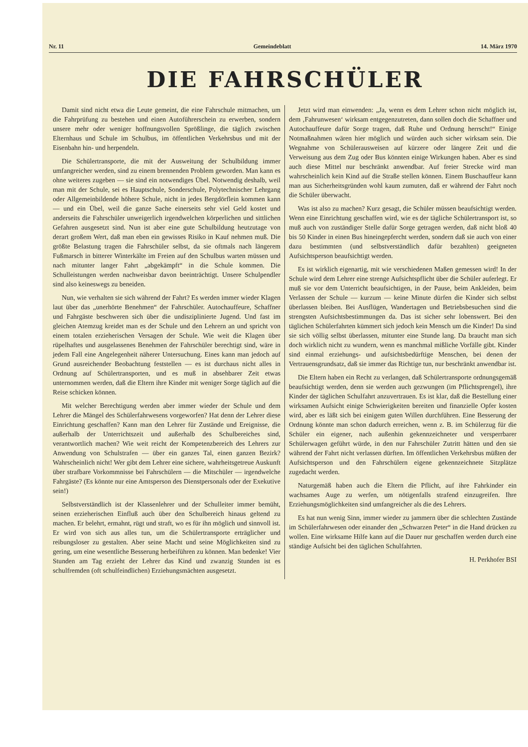Nr. 11 Gemeindeblatt 14. März 1970
DIE FAHRSCHÜLER
Damit sind nicht etwa die Leute gemeint, die eine Fahrschule mitmachen, um die Fahrprüfung zu bestehen und einen Autoführerschein zu erwerben, sondern unsere mehr oder weniger hoffnungsvollen Sprößlinge, die täglich zwischen Elternhaus und Schule im Schulbus, im öffentlichen Verkehrsbus und mit der Eisenbahn hin- und herpendeln.
Die Schülertransporte, die mit der Ausweitung der Schulbildung immer umfangreicher werden, sind zu einem brennenden Problem geworden. Man kann es ohne weiteres zugeben — sie sind ein notwendiges Übel. Notwendig deshalb, weil man mit der Schule, sei es Hauptschule, Sonderschule, Polytechnischer Lehrgang oder Allgemeinbildende höhere Schule, nicht in jedes Bergdörflein kommen kann — und ein Übel, weil die ganze Sache einerseits sehr viel Geld kostet und anderseits die Fahrschüler unweigerlich irgendwelchen körperlichen und sittlichen Gefahren ausgesetzt sind. Nun ist aber eine gute Schulbildung heutzutage von derart großem Wert, daß man eben ein gewisses Risiko in Kauf nehmen muß. Die größte Belastung tragen die Fahrschüler selbst, da sie oftmals nach längerem Fußmarsch in bitterer Winterkälte im Freien auf den Schulbus warten müssen und nach mitunter langer Fahrt „abgekämpft“ in die Schule kommen. Die Schulleistungen werden nachweisbar davon beeinträchtigt. Unsere Schulpendler sind also keineswegs zu beneiden.
Nun, wie verhalten sie sich während der Fahrt? Es werden immer wieder Klagen laut über das „unerhörte Benehmen“ der Fahrschüler. Autochauffeure, Schaffner und Fahrgäste beschweren sich über die undisziplinierte Jugend. Und fast im gleichen Atemzug kreidet man es der Schule und den Lehrern an und spricht von einem totalen erzieherischen Versagen der Schule. Wie weit die Klagen über rüpelhaftes und ausgelassenes Benehmen der Fahrschüler berechtigt sind, wäre in jedem Fall eine Angelegenheit näherer Untersuchung. Eines kann man jedoch auf Grund ausreichender Beobachtung feststellen — es ist durchaus nicht alles in Ordnung auf Schülertransporten, und es muß in absehbarer Zeit etwas unternommen werden, daß die Eltern ihre Kinder mit weniger Sorge täglich auf die Reise schicken können.
Mit welcher Berechtigung werden aber immer wieder der Schule und dem Lehrer die Mängel des Schülerfahrwesens vorgeworfen? Hat denn der Lehrer diese Einrichtung geschaffen? Kann man den Lehrer für Zustände und Ereignisse, die außerhalb der Unterrichtszeit und außerhalb des Schulbereiches sind, verantwortlich machen? Wie weit reicht der Kompetenzbereich des Lehrers zur Anwendung von Schulstrafen — über ein ganzes Tal, einen ganzen Bezirk? Wahrscheinlich nicht! Wer gibt dem Lehrer eine sichere, wahrheitsgetreue Auskunft über strafbare Vorkommnisse bei Fahrschülern — die Mitschüler — irgendwelche Fahrgäste? (Es könnte nur eine Amtsperson des Dienstpersonals oder der Exekutive sein!)
Selbstverständlich ist der Klassenlehrer und der Schulleiter immer bemüht, seinen erzieherischen Einfluß auch über den Schulbereich hinaus geltend zu machen. Er belehrt, ermahnt, rügt und straft, wo es für ihn möglich und sinnvoll ist. Er wird von sich aus alles tun, um die Schülertransporte erträglicher und reibungsloser zu gestalten. Aber seine Macht und seine Möglichkeiten sind zu gering, um eine wesentliche Besserung herbeiführen zu können. Man bedenke! Vier Stunden am Tag erzieht der Lehrer das Kind und zwanzig Stunden ist es schulfremden (oft schulfeindlichen) Erziehungsmächten ausgesetzt.
Jetzt wird man einwenden: „Ja, wenn es dem Lehrer schon nicht möglich ist, dem ‚Fahrunwesen‘ wirksam entgegenzutreten, dann sollen doch die Schaffner und Autochauffeure dafür Sorge tragen, daß Ruhe und Ordnung herrscht!“ Einige Notmaßnahmen wären hier möglich und würden auch sicher wirksam sein. Die Wegnahme von Schülerausweisen auf kürzere oder längere Zeit und die Verweisung aus dem Zug oder Bus könnten einige Wirkungen haben. Aber es sind auch diese Mittel nur beschränkt anwendbar. Auf freier Strecke wird man wahrscheinlich kein Kind auf die Straße stellen können. Einem Buschauffeur kann man aus Sicherheitsgründen wohl kaum zumuten, daß er während der Fahrt noch die Schüler überwacht.
Was ist also zu machen? Kurz gesagt, die Schüler müssen beaufsichtigt werden. Wenn eine Einrichtung geschaffen wird, wie es der tägliche Schülertransport ist, so muß auch von zuständiger Stelle dafür Sorge getragen werden, daß nicht bloß 40 bis 50 Kinder in einen Bus hineingepfercht werden, sondern daß sie auch von einer dazu bestimmten (und selbstverständlich dafür bezahlten) geeigneten Aufsichtsperson beaufsichtigt werden.
Es ist wirklich eigenartig, mit wie verschiedenen Maßen gemessen wird! In der Schule wird dem Lehrer eine strenge Aufsichtspflicht über die Schüler auferlegt. Er muß sie vor dem Unterricht beaufsichtigen, in der Pause, beim Ankleiden, beim Verlassen der Schule — kurzum — keine Minute dürfen die Kinder sich selbst überlassen bleiben. Bei Ausflügen, Wandertagen und Betriebsbesuchen sind die strengsten Aufsichtsbestimmungen da. Das ist sicher sehr lobenswert. Bei den täglichen Schülerfahrten kümmert sich jedoch kein Mensch um die Kinder! Da sind sie sich völlig selbst überlassen, mitunter eine Stunde lang. Da braucht man sich doch wirklich nicht zu wundern, wenn es manchmal mißliche Vorfälle gibt. Kinder sind einmal erziehungs- und aufsichtsbedürftige Menschen, bei denen der Vertrauensgrundsatz, daß sie immer das Richtige tun, nur beschränkt anwendbar ist.
Die Eltern haben ein Recht zu verlangen, daß Schülertransporte ordnungsgemäß beaufsichtigt werden, denn sie werden auch gezwungen (im Pflichtsprengel), ihre Kinder der täglichen Schulfahrt anzuvertrauen. Es ist klar, daß die Bestellung einer wirksamen Aufsicht einige Schwierigkeiten bereiten und finanzielle Opfer kosten wird, aber es läßt sich bei einigem guten Willen durchführen. Eine Besserung der Ordnung könnte man schon dadurch erreichen, wenn z. B. im Schülerzug für die Schüler ein eigener, nach außenhin gekennzeichneter und versperrbarer Schülerwagen geführt würde, in den nur Fahrschüler Zutritt hätten und den sie während der Fahrt nicht verlassen dürften. Im öffentlichen Verkehrsbus müßten der Aufsichtsperson und den Fahrschülern eigene gekennzeichnete Sitzplätze zugedacht werden.
Naturgemäß haben auch die Eltern die Pflicht, auf ihre Fahrkinder ein wachsames Auge zu werfen, um nötigenfalls strafend einzugreifen. Ihre Erziehungsmöglichkeiten sind umfangreicher als die des Lehrers.
Es hat nun wenig Sinn, immer wieder zu jammern über die schlechten Zustände im Schülerfahrwesen oder einander den „Schwarzen Peter“ in die Hand drücken zu wollen. Eine wirksame Hilfe kann auf die Dauer nur geschaffen werden durch eine ständige Aufsicht bei den täglichen Schulfahrten.
H. Perkhofer BSI